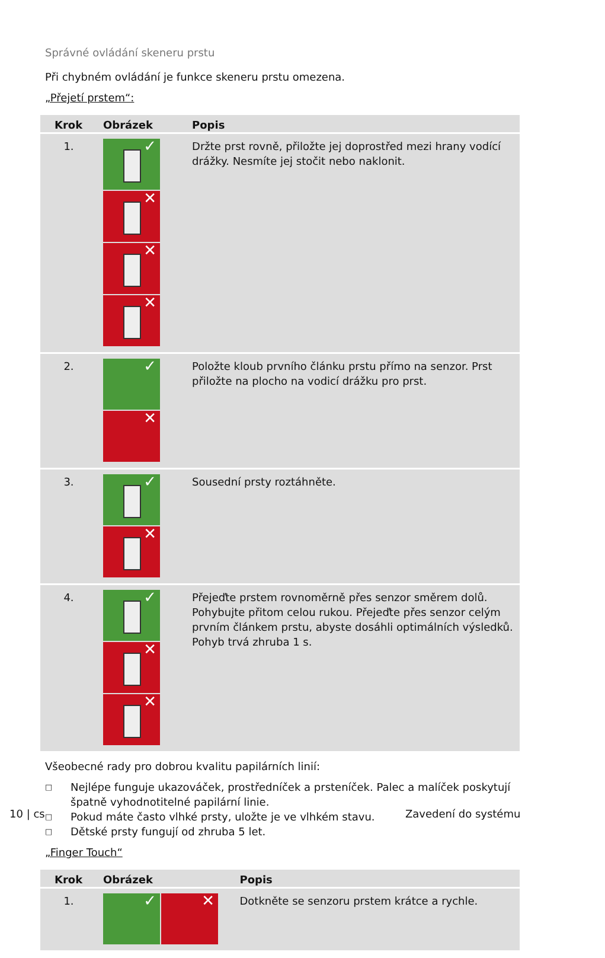Správné ovládání skeneru prstu
Při chybném ovládání je funkce skeneru prstu omezena.
„Přejetí prstem“:
| Krok | Obrázek | Popis |
| --- | --- | --- |
| 1. | ✓ ✕ ✕ ✕ | Držte prst rovně, přiložte jej doprostřed mezi hrany vodící drážky. Nesmíte jej stočit nebo naklonit. |
| 2. | ✓ ✕ | Položte kloub prvního článku prstu přímo na senzor. Prst přiložte na plocho na vodicí drážku pro prst. |
| 3. | ✓ ✕ | Sousední prsty roztáhněte. |
| 4. | ✓ ✕ ✕ | Přejeďte prstem rovnoměrně přes senzor směrem dolů. Pohybujte přitom celou rukou. Přejeďte přes senzor celým prvním článkem prstu, abyste dosáhli optimálních výsledků. Pohyb trvá zhruba 1 s. |
Všeobecné rady pro dobrou kvalitu papilárních linií:
□ Nejlépe funguje ukazováček, prostředníček a prsteníček. Palec a malíček poskytují špatně vyhodnotitelné papilární linie.
□ Pokud máte často vlhké prsty, uložte je ve vlhkém stavu.
□ Dětské prsty fungují od zhruba 5 let.
„Finger Touch“
| Krok | Obrázek | Popis |
| --- | --- | --- |
| 1. | ✓ ✕ | Dotkněte se senzoru prstem krátce a rychle. |
10 | cs Zavedení do systému